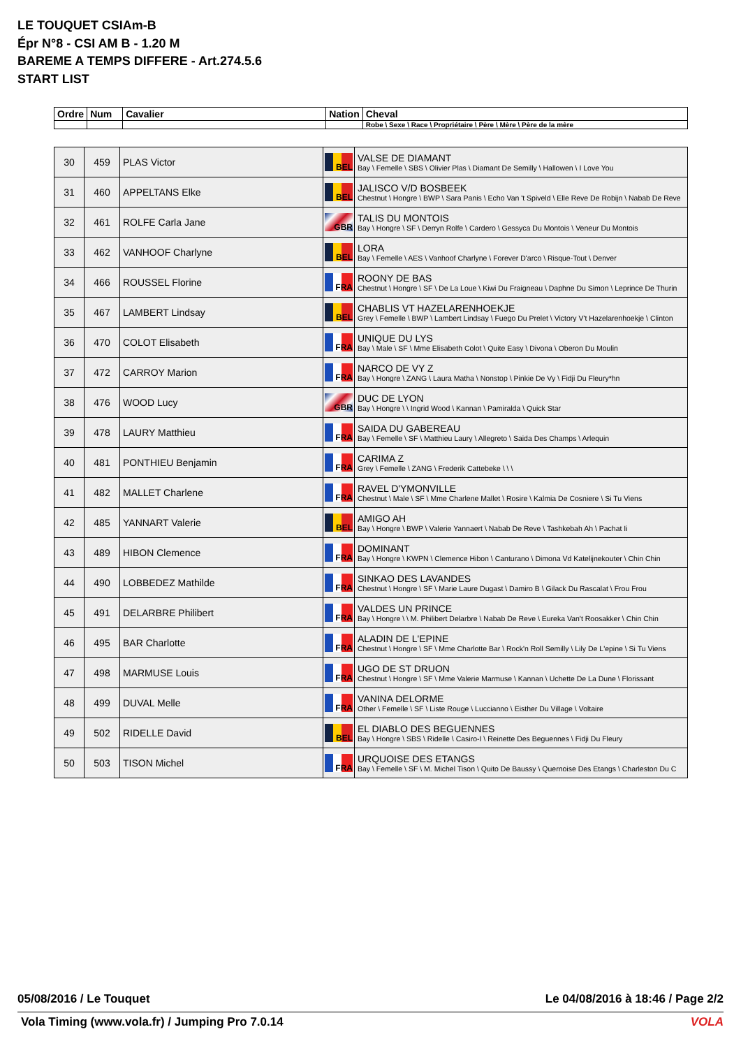LE TOUQUET CSIAm-B
Épr N°8 - CSI AM B - 1.20 M
BAREME A TEMPS DIFFERE - Art.274.5.6
START LIST
| Ordre | Num | Cavalier | Nation | Cheval |
| --- | --- | --- | --- | --- |
| | | | | Robe \ Sexe \ Race \ Propriétaire \ Père \ Mère \ Père de la mère |
| 30 | 459 | PLAS Victor | BEL | VALSE DE DIAMANT Bay \ Femelle \ SBS \ Olivier Plas \ Diamant De Semilly \ Hallowen \ I Love You |
| 31 | 460 | APPELTANS Elke | BEL | JALISCO V/D BOSBEEK Chestnut \ Hongre \ BWP \ Sara Panis \ Echo Van 't Spiveld \ Elle Reve De Robijn \ Nabab De Reve |
| 32 | 461 | ROLFE Carla Jane | GBR | TALIS DU MONTOIS Bay \ Hongre \ SF \ Derryn Rolfe \ Cardero \ Gessyca Du Montois \ Veneur Du Montois |
| 33 | 462 | VANHOOF Charlyne | BEL | LORA Bay \ Femelle \ AES \ Vanhoof Charlyne \ Forever D'arco \ Risque-Tout \ Denver |
| 34 | 466 | ROUSSEL Florine | FRA | ROONY DE BAS Chestnut \ Hongre \ SF \ De La Loue \ Kiwi Du Fraigneau \ Daphne Du Simon \ Leprince De Thurin |
| 35 | 467 | LAMBERT Lindsay | BEL | CHABLIS VT HAZELARENHOEKJE Grey \ Femelle \ BWP \ Lambert Lindsay \ Fuego Du Prelet \ Victory V't Hazelarenhoekje \ Clinton |
| 36 | 470 | COLOT Elisabeth | FRA | UNIQUE DU LYS Bay \ Male \ SF \ Mme Elisabeth Colot \ Quite Easy \ Divona \ Oberon Du Moulin |
| 37 | 472 | CARROY Marion | FRA | NARCO DE VY Z Bay \ Hongre \ ZANG \ Laura Matha \ Nonstop \ Pinkie De Vy \ Fidji Du Fleury*hn |
| 38 | 476 | WOOD Lucy | GBR | DUC DE LYON Bay \ Hongre \ \ Ingrid Wood \ Kannan \ Pamiralda \ Quick Star |
| 39 | 478 | LAURY Matthieu | FRA | SAIDA DU GABEREAU Bay \ Femelle \ SF \ Matthieu Laury \ Allegreto \ Saida Des Champs \ Arlequin |
| 40 | 481 | PONTHIEU Benjamin | FRA | CARIMA Z Grey \ Femelle \ ZANG \ Frederik Cattebeke \ \ \ |
| 41 | 482 | MALLET Charlene | FRA | RAVEL D'YMONVILLE Chestnut \ Male \ SF \ Mme Charlene Mallet \ Rosire \ Kalmia De Cosniere \ Si Tu Viens |
| 42 | 485 | YANNART Valerie | BEL | AMIGO AH Bay \ Hongre \ BWP \ Valerie Yannaert \ Nabab De Reve \ Tashkebah Ah \ Pachat Ii |
| 43 | 489 | HIBON Clemence | FRA | DOMINANT Bay \ Hongre \ KWPN \ Clemence Hibon \ Canturano \ Dimona Vd Katelijnekouter \ Chin Chin |
| 44 | 490 | LOBBEDEZ Mathilde | FRA | SINKAO DES LAVANDES Chestnut \ Hongre \ SF \ Marie Laure Dugast \ Damiro B \ Gilack Du Rascalat \ Frou Frou |
| 45 | 491 | DELARBRE Philibert | FRA | VALDES UN PRINCE Bay \ Hongre \ \ M. Philibert Delarbre \ Nabab De Reve \ Eureka Van't Roosakker \ Chin Chin |
| 46 | 495 | BAR Charlotte | FRA | ALADIN DE L'EPINE Chestnut \ Hongre \ SF \ Mme Charlotte Bar \ Rock'n Roll Semilly \ Lily De L'epine \ Si Tu Viens |
| 47 | 498 | MARMUSE Louis | FRA | UGO DE ST DRUON Chestnut \ Hongre \ SF \ Mme Valerie Marmuse \ Kannan \ Uchette De La Dune \ Florissant |
| 48 | 499 | DUVAL Melle | FRA | VANINA DELORME Other \ Femelle \ SF \ Liste Rouge \ Luccianno \ Eisther Du Village \ Voltaire |
| 49 | 502 | RIDELLE David | BEL | EL DIABLO DES BEGUENNES Bay \ Hongre \ SBS \ Ridelle \ Casiro-I \ Reinette Des Beguennes \ Fidji Du Fleury |
| 50 | 503 | TISON Michel | FRA | URQUOISE DES ETANGS Bay \ Femelle \ SF \ M. Michel Tison \ Quito De Baussy \ Quernoise Des Etangs \ Charleston Du C |
05/08/2016 / Le Touquet Le 04/08/2016 à 18:46 / Page 2/2
Vola Timing (www.vola.fr) / Jumping Pro 7.0.14 VOLA